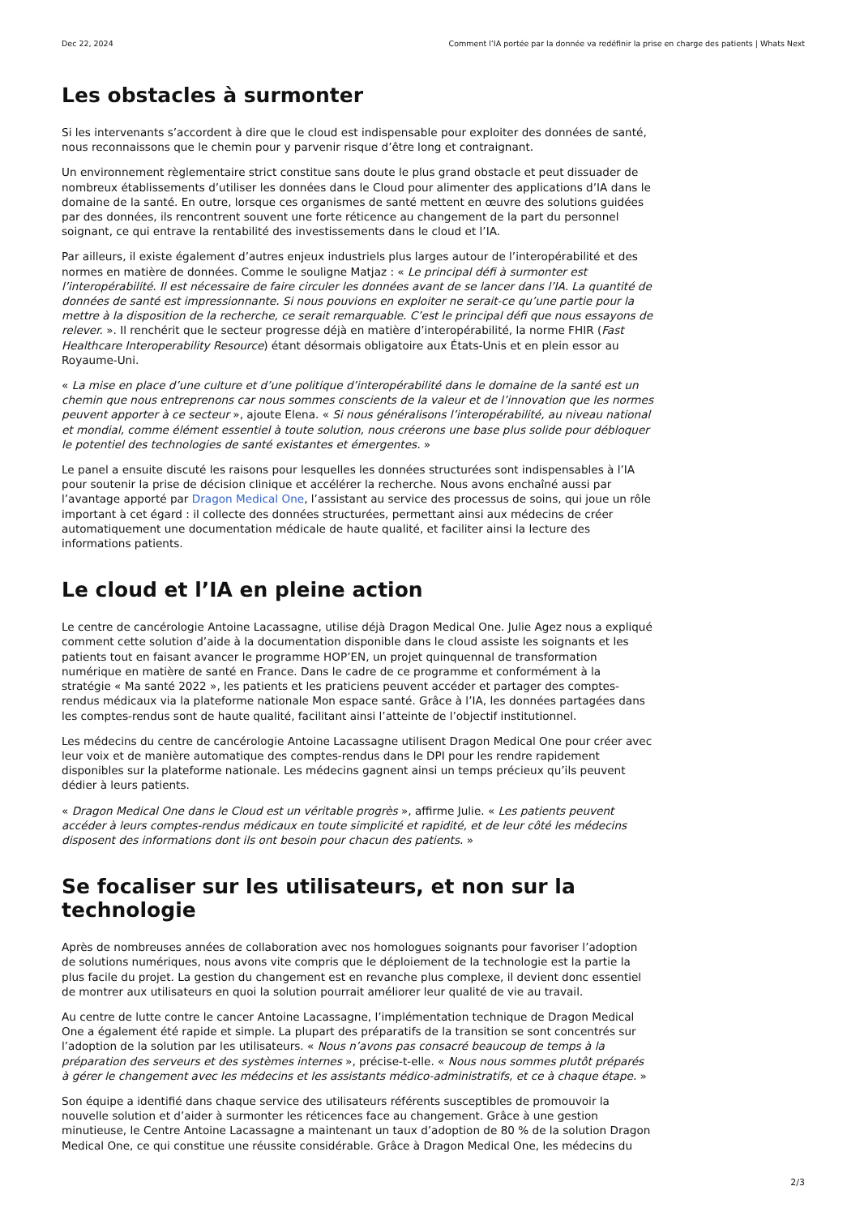Dec 22, 2024 Comment l’IA portée par la donnée va redéfinir la prise en charge des patients | Whats Next
Les obstacles à surmonter
Si les intervenants s’accordent à dire que le cloud est indispensable pour exploiter des données de santé, nous reconnaissons que le chemin pour y parvenir risque d’être long et contraignant.
Un environnement règlementaire strict constitue sans doute le plus grand obstacle et peut dissuader de nombreux établissements d’utiliser les données dans le Cloud pour alimenter des applications d’IA dans le domaine de la santé. En outre, lorsque ces organismes de santé mettent en œuvre des solutions guidées par des données, ils rencontrent souvent une forte réticence au changement de la part du personnel soignant, ce qui entrave la rentabilité des investissements dans le cloud et l’IA.
Par ailleurs, il existe également d’autres enjeux industriels plus larges autour de l’interopérabilité et des normes en matière de données. Comme le souligne Matjaz : « Le principal défi à surmonter est l’interopérabilité. Il est nécessaire de faire circuler les données avant de se lancer dans l’IA. La quantité de données de santé est impressionnante. Si nous pouvions en exploiter ne serait-ce qu’une partie pour la mettre à la disposition de la recherche, ce serait remarquable. C’est le principal défi que nous essayons de relever. ». Il renchérit que le secteur progresse déjà en matière d’interopérabilité, la norme FHIR (Fast Healthcare Interoperability Resource) étant désormais obligatoire aux États-Unis et en plein essor au Royaume-Uni.
« La mise en place d’une culture et d’une politique d’interopérabilité dans le domaine de la santé est un chemin que nous entreprenons car nous sommes conscients de la valeur et de l’innovation que les normes peuvent apporter à ce secteur », ajoute Elena. « Si nous généralisons l’interopérabilité, au niveau national et mondial, comme élément essentiel à toute solution, nous créerons une base plus solide pour débloquer le potentiel des technologies de santé existantes et émergentes. »
Le panel a ensuite discuté les raisons pour lesquelles les données structurées sont indispensables à l’IA pour soutenir la prise de décision clinique et accélérer la recherche. Nous avons enchaîné aussi par l’avantage apporté par Dragon Medical One, l’assistant au service des processus de soins, qui joue un rôle important à cet égard : il collecte des données structurées, permettant ainsi aux médecins de créer automatiquement une documentation médicale de haute qualité, et faciliter ainsi la lecture des informations patients.
Le cloud et l’IA en pleine action
Le centre de cancérologie Antoine Lacassagne, utilise déjà Dragon Medical One. Julie Agez nous a expliqué comment cette solution d’aide à la documentation disponible dans le cloud assiste les soignants et les patients tout en faisant avancer le programme HOP’EN, un projet quinquennal de transformation numérique en matière de santé en France. Dans le cadre de ce programme et conformément à la stratégie « Ma santé 2022 », les patients et les praticiens peuvent accéder et partager des comptes-rendus médicaux via la plateforme nationale Mon espace santé. Grâce à l’IA, les données partagées dans les comptes-rendus sont de haute qualité, facilitant ainsi l’atteinte de l’objectif institutionnel.
Les médecins du centre de cancérologie Antoine Lacassagne utilisent Dragon Medical One pour créer avec leur voix et de manière automatique des comptes-rendus dans le DPI pour les rendre rapidement disponibles sur la plateforme nationale. Les médecins gagnent ainsi un temps précieux qu’ils peuvent dédier à leurs patients.
« Dragon Medical One dans le Cloud est un véritable progrès », affirme Julie. « Les patients peuvent accéder à leurs comptes-rendus médicaux en toute simplicité et rapidité, et de leur côté les médecins disposent des informations dont ils ont besoin pour chacun des patients. »
Se focaliser sur les utilisateurs, et non sur la technologie
Après de nombreuses années de collaboration avec nos homologues soignants pour favoriser l’adoption de solutions numériques, nous avons vite compris que le déploiement de la technologie est la partie la plus facile du projet. La gestion du changement est en revanche plus complexe, il devient donc essentiel de montrer aux utilisateurs en quoi la solution pourrait améliorer leur qualité de vie au travail.
Au centre de lutte contre le cancer Antoine Lacassagne, l’implémentation technique de Dragon Medical One a également été rapide et simple. La plupart des préparatifs de la transition se sont concentrés sur l’adoption de la solution par les utilisateurs. « Nous n’avons pas consacré beaucoup de temps à la préparation des serveurs et des systèmes internes », précise-t-elle. « Nous nous sommes plutôt préparés à gérer le changement avec les médecins et les assistants médico-administratifs, et ce à chaque étape. »
Son équipe a identifié dans chaque service des utilisateurs référents susceptibles de promouvoir la nouvelle solution et d’aider à surmonter les réticences face au changement. Grâce à une gestion minutieuse, le Centre Antoine Lacassagne a maintenant un taux d’adoption de 80 % de la solution Dragon Medical One, ce qui constitue une réussite considérable. Grâce à Dragon Medical One, les médecins du
2/3